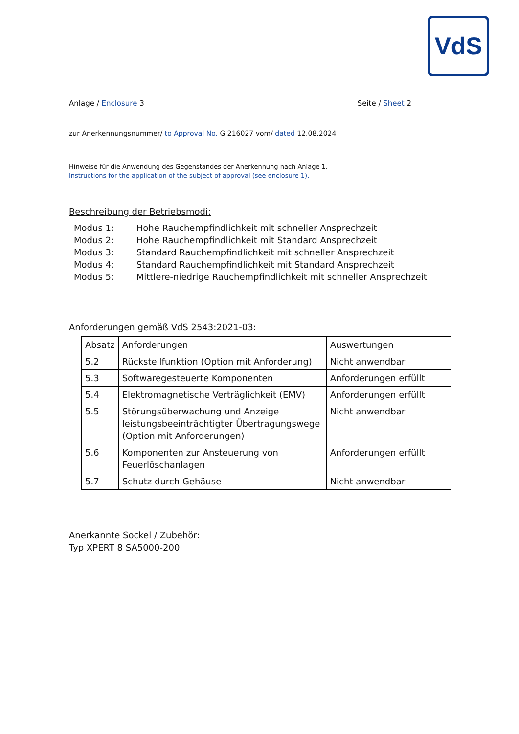VdS
Anlage / Enclosure 3 Seite / Sheet 2
zur Anerkennungsnummer/ to Approval No. G 216027 vom/ dated 12.08.2024
Hinweise für die Anwendung des Gegenstandes der Anerkennung nach Anlage 1.
Instructions for the application of the subject of approval (see enclosure 1).
Beschreibung der Betriebsmodi:
Modus 1: Hohe Rauchempfindlichkeit mit schneller Ansprechzeit
Modus 2: Hohe Rauchempfindlichkeit mit Standard Ansprechzeit
Modus 3: Standard Rauchempfindlichkeit mit schneller Ansprechzeit
Modus 4: Standard Rauchempfindlichkeit mit Standard Ansprechzeit
Modus 5: Mittlere-niedrige Rauchempfindlichkeit mit schneller Ansprechzeit
Anforderungen gemäß VdS 2543:2021-03:
| Absatz | Anforderungen | Auswertungen |
| --- | --- | --- |
| 5.2 | Rückstellfunktion (Option mit Anforderung) | Nicht anwendbar |
| 5.3 | Softwaregesteuerte Komponenten | Anforderungen erfüllt |
| 5.4 | Elektromagnetische Verträglichkeit (EMV) | Anforderungen erfüllt |
| 5.5 | Störungsüberwachung und Anzeige leistungsbeeinträchtigter Übertragungswege (Option mit Anforderungen) | Nicht anwendbar |
| 5.6 | Komponenten zur Ansteuerung von Feuerlöschanlagen | Anforderungen erfüllt |
| 5.7 | Schutz durch Gehäuse | Nicht anwendbar |
Anerkannte Sockel / Zubehör:
Typ XPERT 8 SA5000-200